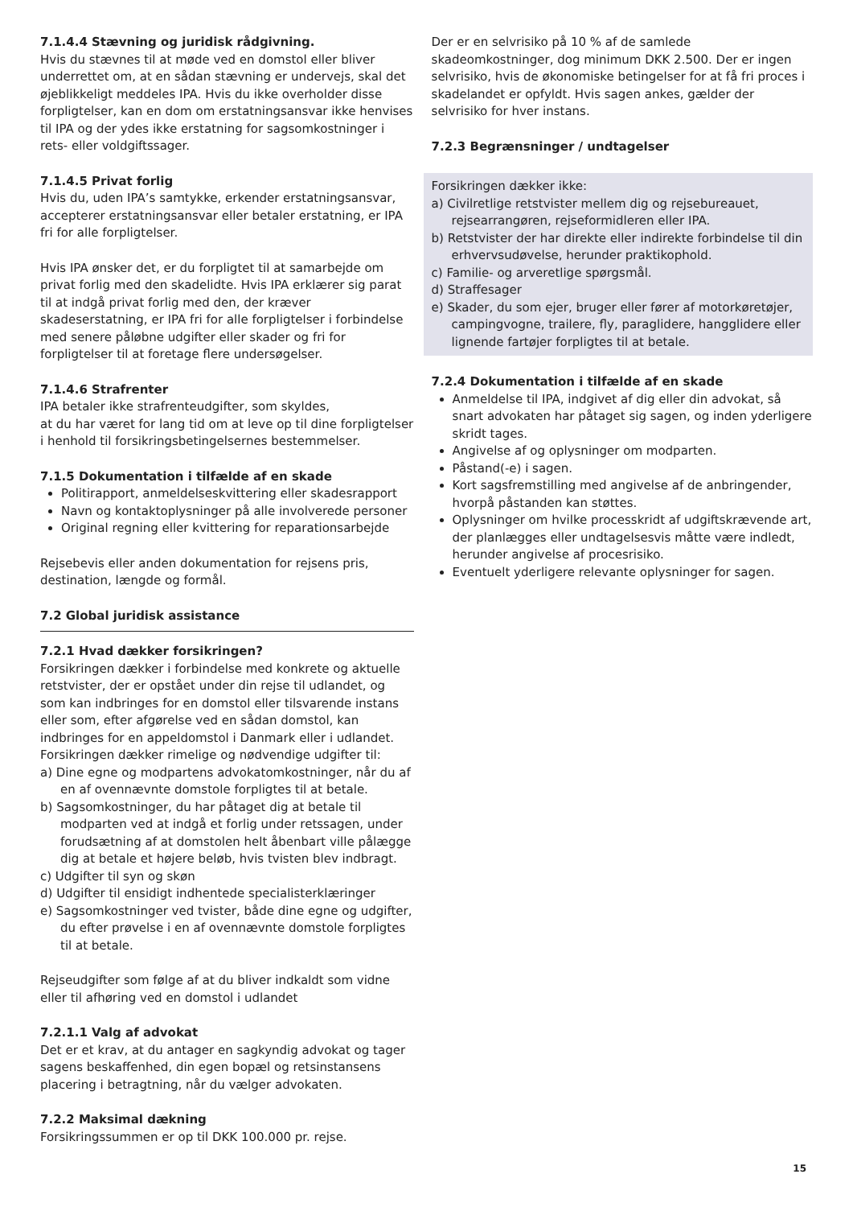7.1.4.4 Stævning og juridisk rådgivning.
Hvis du stævnes til at møde ved en domstol eller bliver underrettet om, at en sådan stævning er undervejs, skal det øjeblikkeligt meddeles IPA. Hvis du ikke overholder disse forpligtelser, kan en dom om erstatningsansvar ikke henvises til IPA og der ydes ikke erstatning for sagsomkostninger i rets- eller voldgiftssager.
7.1.4.5 Privat forlig
Hvis du, uden IPA’s samtykke, erkender erstatningsansvar, accepterer erstatningsansvar eller betaler erstatning, er IPA fri for alle forpligtelser.
Hvis IPA ønsker det, er du forpligtet til at samarbejde om privat forlig med den skadelidte. Hvis IPA erklærer sig parat til at indgå privat forlig med den, der kræver skadeserstatning, er IPA fri for alle forpligtelser i forbindelse med senere påløbne udgifter eller skader og fri for forpligtelser til at foretage flere undersøgelser.
7.1.4.6 Strafrenter
IPA betaler ikke strafrenteudgifter, som skyldes,
at du har været for lang tid om at leve op til dine forpligtelser
i henhold til forsikringsbetingelsernes bestemmelser.
7.1.5 Dokumentation i tilfælde af en skade
Politirapport, anmeldelseskvittering eller skadesrapport
Navn og kontaktoplysninger på alle involverede personer
Original regning eller kvittering for reparationsarbejde
Rejsebevis eller anden dokumentation for rejsens pris, destination, længde og formål.
7.2 Global juridisk assistance
7.2.1 Hvad dækker forsikringen?
Forsikringen dækker i forbindelse med konkrete og aktuelle retstvister, der er opstået under din rejse til udlandet, og som kan indbringes for en domstol eller tilsvarende instans eller som, efter afgørelse ved en sådan domstol, kan indbringes for en appeldomstol i Danmark eller i udlandet.
Forsikringen dækker rimelige og nødvendige udgifter til:
a) Dine egne og modpartens advokatomkostninger, når du af en af ovennævnte domstole forpligtes til at betale.
b) Sagsomkostninger, du har påtaget dig at betale til modparten ved at indgå et forlig under retssagen, under forudsætning af at domstolen helt åbenbart ville pålægge dig at betale et højere beløb, hvis tvisten blev indbragt.
c) Udgifter til syn og skøn
d) Udgifter til ensidigt indhentede specialisterklæringer
e) Sagsomkostninger ved tvister, både dine egne og udgifter, du efter prøvelse i en af ovennævnte domstole forpligtes til at betale.
Rejseudgifter som følge af at du bliver indkaldt som vidne eller til afhøring ved en domstol i udlandet
7.2.1.1 Valg af advokat
Det er et krav, at du antager en sagkyndig advokat og tager sagens beskaffenhed, din egen bopæl og retsinstansens placering i betragtning, når du vælger advokaten.
7.2.2 Maksimal dækning
Forsikringssummen er op til DKK 100.000 pr. rejse.
Der er en selvrisiko på 10 % af de samlede skadeomkostninger, dog minimum DKK 2.500. Der er ingen selvrisiko, hvis de økonomiske betingelser for at få fri proces i skadelandet er opfyldt. Hvis sagen ankes, gælder der selvrisiko for hver instans.
7.2.3 Begrænsninger / undtagelser
Forsikringen dækker ikke:
a) Civilretlige retstvister mellem dig og rejsebureauet, rejsearrangøren, rejseformidleren eller IPA.
b) Retstvister der har direkte eller indirekte forbindelse til din erhvervsudøvelse, herunder praktikophold.
c) Familie- og arveretlige spørgsmål.
d) Straffesager
e) Skader, du som ejer, bruger eller fører af motorkøretøjer, campingvogne, trailere, fly, paraglidere, hangglidere eller lignende fartøjer forpligtes til at betale.
7.2.4 Dokumentation i tilfælde af en skade
Anmeldelse til IPA, indgivet af dig eller din advokat, så snart advokaten har påtaget sig sagen, og inden yderligere skridt tages.
Angivelse af og oplysninger om modparten.
Påstand(-e) i sagen.
Kort sagsfremstilling med angivelse af de anbringender, hvorpå påstanden kan støttes.
Oplysninger om hvilke processkridt af udgiftskrævende art, der planlægges eller undtagelsesvis måtte være indledt, herunder angivelse af procesrisiko.
Eventuelt yderligere relevante oplysninger for sagen.
15